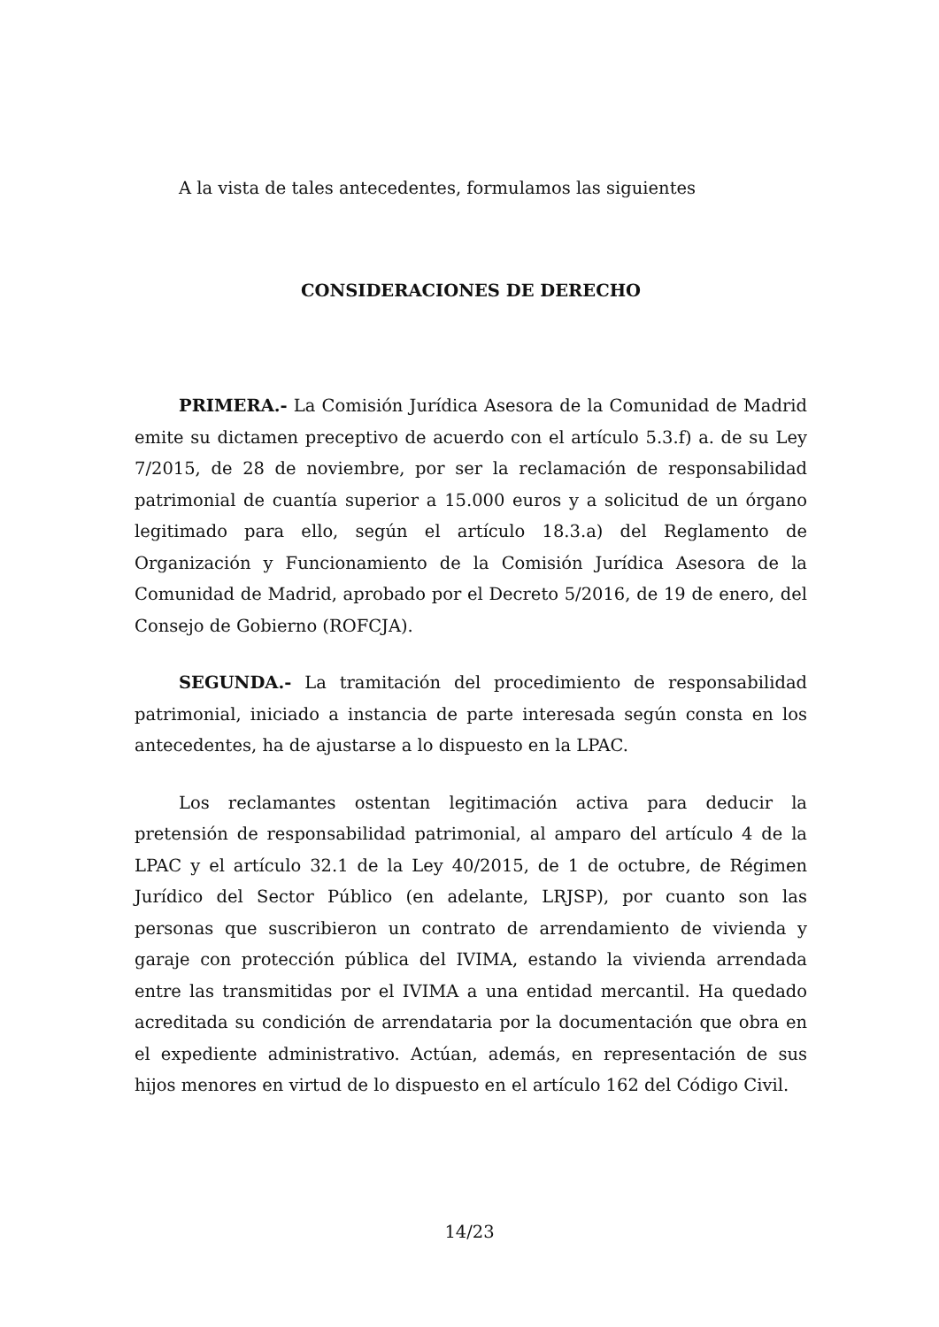A la vista de tales antecedentes, formulamos las siguientes
CONSIDERACIONES DE DERECHO
PRIMERA.- La Comisión Jurídica Asesora de la Comunidad de Madrid emite su dictamen preceptivo de acuerdo con el artículo 5.3.f) a. de su Ley 7/2015, de 28 de noviembre, por ser la reclamación de responsabilidad patrimonial de cuantía superior a 15.000 euros y a solicitud de un órgano legitimado para ello, según el artículo 18.3.a) del Reglamento de Organización y Funcionamiento de la Comisión Jurídica Asesora de la Comunidad de Madrid, aprobado por el Decreto 5/2016, de 19 de enero, del Consejo de Gobierno (ROFCJA).
SEGUNDA.- La tramitación del procedimiento de responsabilidad patrimonial, iniciado a instancia de parte interesada según consta en los antecedentes, ha de ajustarse a lo dispuesto en la LPAC.
Los reclamantes ostentan legitimación activa para deducir la pretensión de responsabilidad patrimonial, al amparo del artículo 4 de la LPAC y el artículo 32.1 de la Ley 40/2015, de 1 de octubre, de Régimen Jurídico del Sector Público (en adelante, LRJSP), por cuanto son las personas que suscribieron un contrato de arrendamiento de vivienda y garaje con protección pública del IVIMA, estando la vivienda arrendada entre las transmitidas por el IVIMA a una entidad mercantil. Ha quedado acreditada su condición de arrendataria por la documentación que obra en el expediente administrativo. Actúan, además, en representación de sus hijos menores en virtud de lo dispuesto en el artículo 162 del Código Civil.
14/23